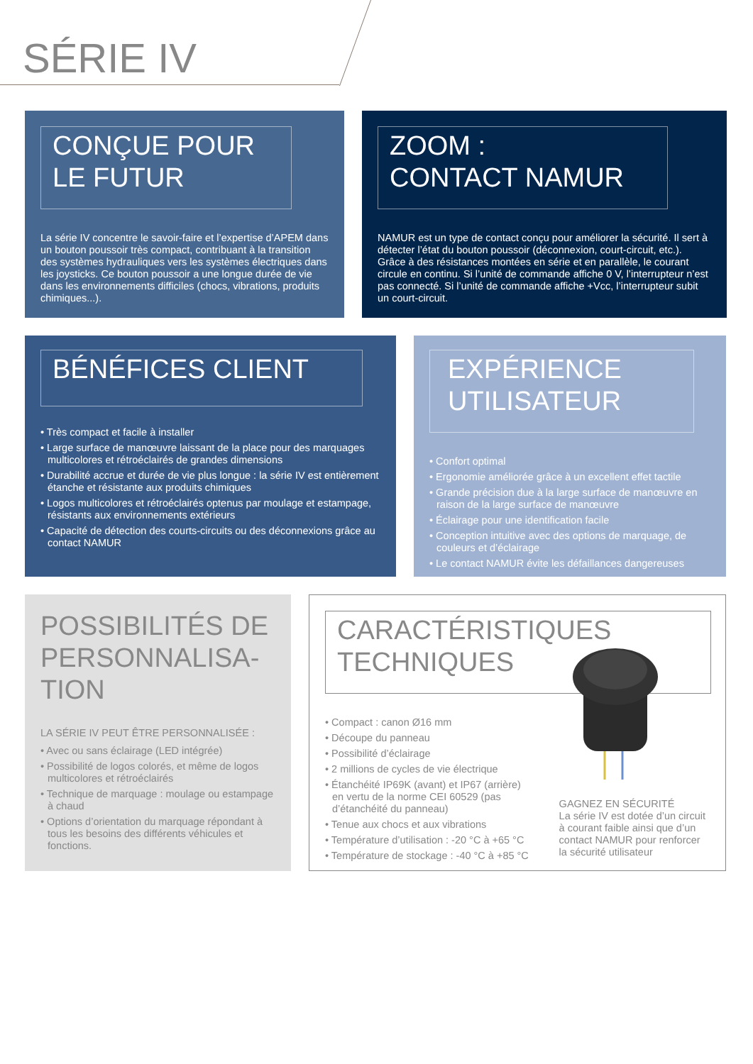SÉRIE IV
CONÇUE POUR
LE FUTUR
La série IV concentre le savoir-faire et l’expertise d’APEM dans un bouton poussoir très compact, contribuant à la transition des systèmes hydrauliques vers les systèmes électriques dans les joysticks. Ce bouton poussoir a une longue durée de vie dans les environnements difficiles (chocs, vibrations, produits chimiques...).
ZOOM :
CONTACT NAMUR
NAMUR est un type de contact conçu pour améliorer la sécurité. Il sert à détecter l’état du bouton poussoir (déconnexion, court-circuit, etc.). Grâce à des résistances montées en série et en parallèle, le courant circule en continu. Si l’unité de commande affiche 0 V, l’interrupteur n’est pas connecté. Si l’unité de commande affiche +Vcc, l’interrupteur subit un court-circuit.
BÉNÉFICES CLIENT
• Très compact et facile à installer
• Large surface de manœuvre laissant de la place pour des marquages multicolores et rétroéclairés de grandes dimensions
• Durabilité accrue et durée de vie plus longue : la série IV est entièrement étanche et résistante aux produits chimiques
• Logos multicolores et rétroéclairés optenus par moulage et estampage, résistants aux environnements extérieurs
• Capacité de détection des courts-circuits ou des déconnexions grâce au contact NAMUR
EXPÉRIENCE
UTILISATEUR
• Confort optimal
• Ergonomie améliorée grâce à un excellent effet tactile
• Grande précision due à la large surface de manœuvre en raison de la large surface de manœuvre
• Éclairage pour une identification facile
• Conception intuitive avec des options de marquage, de couleurs et d’éclairage
• Le contact NAMUR évite les défaillances dangereuses
POSSIBILITÉS DE
PERSONNALISA-
TION
LA SÉRIE IV PEUT ÊTRE PERSONNALISÉE :
• Avec ou sans éclairage (LED intégrée)
• Possibilité de logos colorés, et même de logos multicolores et rétroéclairés
• Technique de marquage : moulage ou estampage à chaud
• Options d’orientation du marquage répondant à tous les besoins des différents véhicules et fonctions.
CARACTÉRISTIQUES
TECHNIQUES
• Compact : canon Ø16 mm
• Découpe du panneau
• Possibilité d’éclairage
• 2 millions de cycles de vie électrique
• Étanchéité IP69K (avant) et IP67 (arrière) en vertu de la norme CEI 60529 (pas d’étanchéité du panneau)
• Tenue aux chocs et aux vibrations
• Température d’utilisation : -20 °C à +65 °C
• Température de stockage : -40 °C à +85 °C
GAGNEZ EN SÉCURITÉ
La série IV est dotée d’un circuit à courant faible ainsi que d’un contact NAMUR pour renforcer la sécurité utilisateur